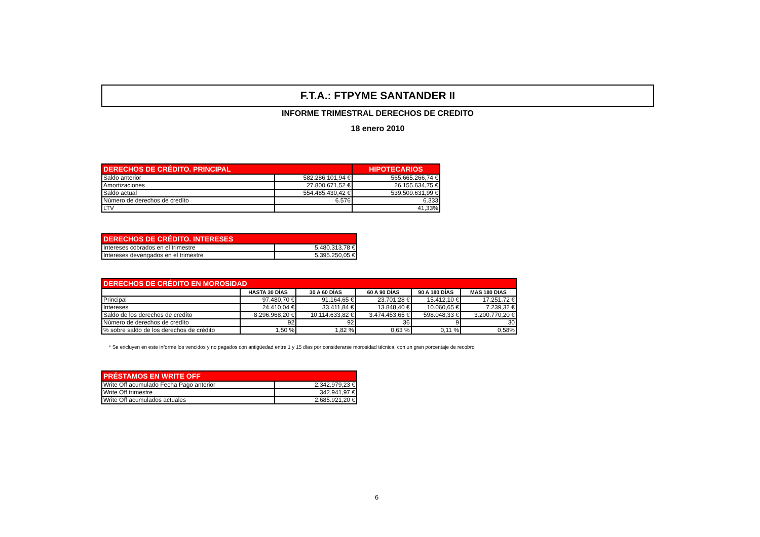F.T.A.: FTPYME SANTANDER II
INFORME TRIMESTRAL DERECHOS DE CREDITO
18 enero 2010
| DERECHOS DE CRÉDITO. PRINCIPAL | | HIPOTECARIOS |
| Saldo anterior | 582.286.101,94 € | 565.665.266,74 € |
| Amortizaciones | 27.800.671,52 € | 26.155.634,75 € |
| Saldo actual | 554.485.430,42 € | 539.509.631,99 € |
| Número de derechos de credíto | 6.576 | 6.333 |
| LTV | | 41,33% |
| DERECHOS DE CRÉDITO. INTERESES | |
| Intereses cobrados en el trimestre | 5.480.313,78 € |
| Intereses devengados en el trimestre | 5.395.250,05 € |
| DERECHOS DE CRÉDITO EN MOROSIDAD | | | | | |
| | HASTA 30 DÍAS | 30 A 60 DÍAS | 60 A 90 DÍAS | 90 A 180 DÍAS | MAS 180 DIAS |
| Principal | 97.480,70 € | 91.164,65 € | 23.701,28 € | 15.412,10 € | 17.251,72 € |
| Intereses | 24.410,04 € | 33.411,84 € | 13.848,40 € | 10.060,65 € | 7.239,32 € |
| Saldo de los derechos de credíto | 8.296.968,20 € | 10.114.633,82 € | 3.474.453,65 € | 598.048,33 € | 3.200.770,20 € |
| Número de derechos de credíto | 92 | 92 | 36 | 9 | 30 |
| % sobre saldo de los derechos de crédito | 1,50 % | 1,82 % | 0,63 % | 0,11 % | 0,58% |
* Se excluyen en este informe los vencidos y no pagados con antigüedad entre 1 y 15 días por considerarse morosidad técnica, con un gran porcentaje de recobro
| PRÉSTAMOS EN WRITE OFF | |
| Write Off acumulado Fecha Pago anterior | 2.342.979,23 € |
| Write Off trimestre | 342.941,97 € |
| Write Off acumulados actuales | 2.685.921,20 € |
6